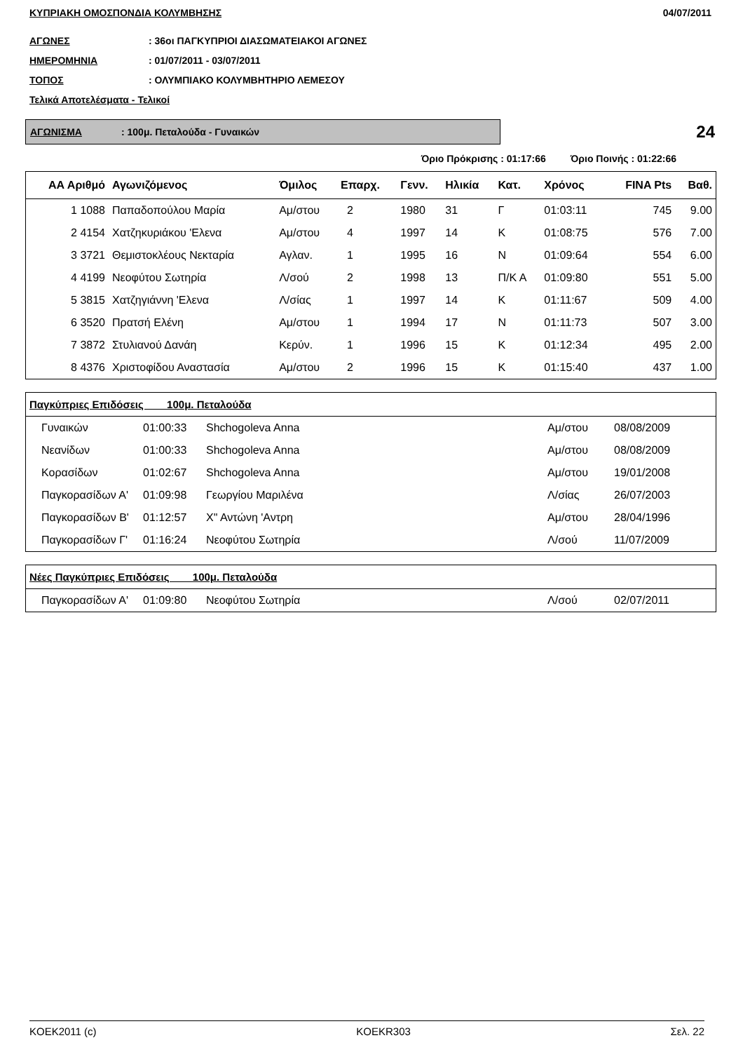ΚΥΠΡΙΑΚΗ ΟΜΟΣΠΟΝΔΙΑ ΚΟΛΥΜΒΗΣΗΣ 04/07/2011
ΑΓΩΝΕΣ: 36οι ΠΑΓΚΥΠΡΙΟΙ ΔΙΑΣΩΜΑΤΕΙΑΚΟΙ ΑΓΩΝΕΣ
ΗΜΕΡΟΜΗΝΙΑ: 01/07/2011 - 03/07/2011
ΤΟΠΟΣ: ΟΛΥΜΠΙΑΚΟ ΚΟΛΥΜΒΗΤΗΡΙΟ ΛΕΜΕΣΟΥ
Τελικά Αποτελέσματα - Τελικοί
ΑΓΩΝΙΣΜΑ: 100μ. Πεταλούδα - Γυναικών
24
Όριο Πρόκρισης : 01:17:66 Όριο Ποινής : 01:22:66
| ΑΑ Αριθμό | Αγωνιζόμενος | Όμιλος | Επαρχ. | Γενν. | Ηλικία | Κατ. | Χρόνος | FINA Pts | Βαθ. |
| --- | --- | --- | --- | --- | --- | --- | --- | --- | --- |
| 1 1088 | Παπαδοπούλου Μαρία | Αμ/στου | 2 | 1980 | 31 | Γ | 01:03:11 | 745 | 9.00 |
| 2 4154 | Χατζηκυριάκου 'Ελενα | Αμ/στου | 4 | 1997 | 14 | Κ | 01:08:75 | 576 | 7.00 |
| 3 3721 | Θεμιστοκλέους Νεκταρία | Αγλαν. | 1 | 1995 | 16 | Ν | 01:09:64 | 554 | 6.00 |
| 4 4199 | Νεοφύτου Σωτηρία | Λ/σού | 2 | 1998 | 13 | Π/Κ Α | 01:09:80 | 551 | 5.00 |
| 5 3815 | Χατζηγιάννη 'Ελενα | Λ/σίας | 1 | 1997 | 14 | Κ | 01:11:67 | 509 | 4.00 |
| 6 3520 | Πρατσή Ελένη | Αμ/στου | 1 | 1994 | 17 | Ν | 01:11:73 | 507 | 3.00 |
| 7 3872 | Στυλιανού Δανάη | Κερύν. | 1 | 1996 | 15 | Κ | 01:12:34 | 495 | 2.00 |
| 8 4376 | Χριστοφίδου Αναστασία | Αμ/στου | 2 | 1996 | 15 | Κ | 01:15:40 | 437 | 1.00 |
| Παγκύπριες Επιδόσεις 100μ. Πεταλούδα | | | | |
| --- | --- | --- | --- | --- |
| Γυναικών | 01:00:33 | Shchogoleva Anna | Αμ/στου | 08/08/2009 |
| Νεανίδων | 01:00:33 | Shchogoleva Anna | Αμ/στου | 08/08/2009 |
| Κορασίδων | 01:02:67 | Shchogoleva Anna | Αμ/στου | 19/01/2008 |
| Παγκορασίδων Α' | 01:09:98 | Γεωργίου Μαριλένα | Λ/σίας | 26/07/2003 |
| Παγκορασίδων Β' | 01:12:57 | Χ" Αντώνη 'Αντρη | Αμ/στου | 28/04/1996 |
| Παγκορασίδων Γ' | 01:16:24 | Νεοφύτου Σωτηρία | Λ/σού | 11/07/2009 |
| Νέες Παγκύπριες Επιδόσεις 100μ. Πεταλούδα | | | | |
| --- | --- | --- | --- | --- |
| Παγκορασίδων Α' | 01:09:80 | Νεοφύτου Σωτηρία | Λ/σού | 02/07/2011 |
KOEK2011 (c) KOEKR303 Σελ. 22